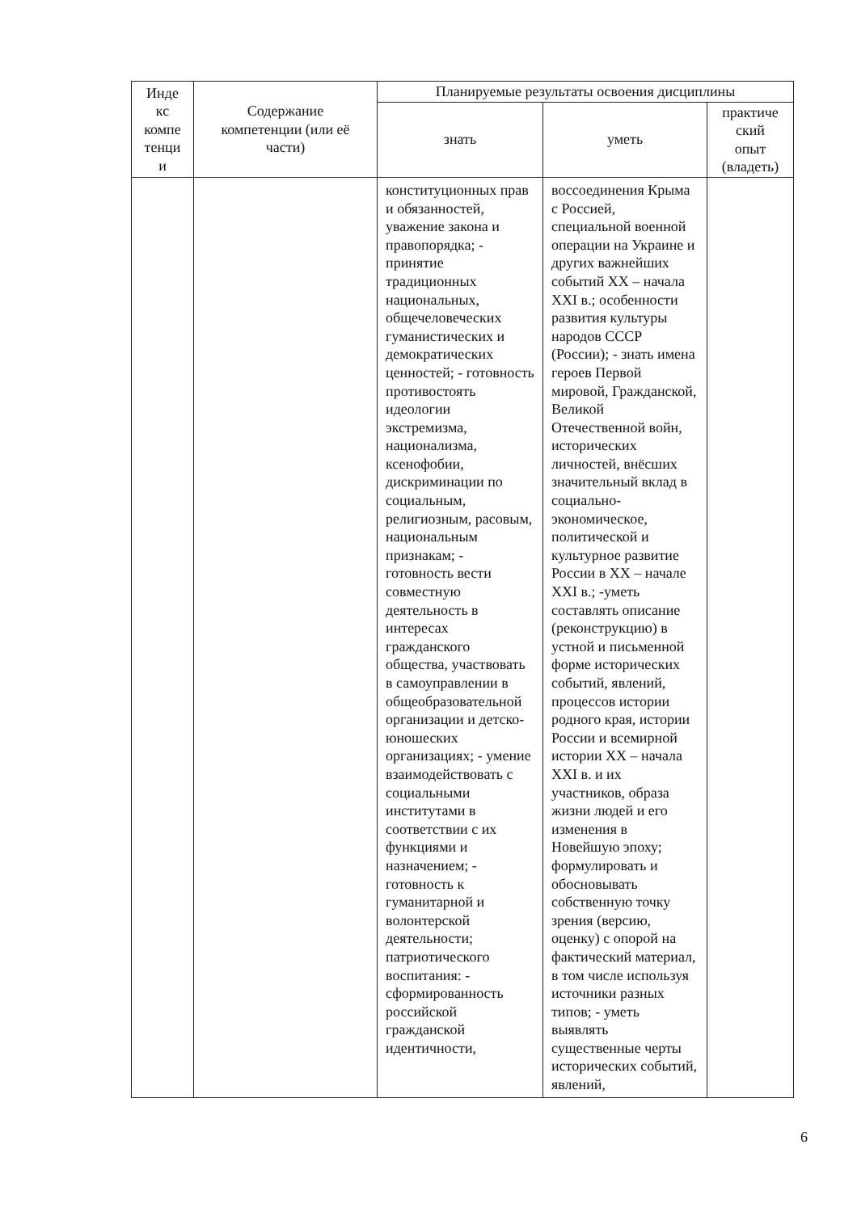| Инде кс компе тенци и | Содержание компетенции (или её части) | Планируемые результаты освоения дисциплины | | |
| --- | --- | --- | --- | --- |
| | | знать | уметь | практиче ский опыт (владеть) |
| | | конституционных прав и обязанностей, уважение закона и правопорядка; - принятие традиционных национальных, общечеловеческих гуманистических и демократических ценностей; - готовность противостоять идеологии экстремизма, национализма, ксенофобии, дискриминации по социальным, религиозным, расовым, национальным признакам; - готовность вести совместную деятельность в интересах гражданского общества, участвовать в самоуправлении в общеобразовательной организации и детско-юношеских организациях; - умение взаимодействовать с социальными институтами в соответствии с их функциями и назначением; - готовность к гуманитарной и волонтерской деятельности; патриотического воспитания: - сформированность российской гражданской идентичности, | воссоединения Крыма с Россией, специальной военной операции на Украине и других важнейших событий XX – начала XXI в.; особенности развития культуры народов СССР (России); - знать имена героев Первой мировой, Гражданской, Великой Отечественной войн, исторических личностей, внёсших значительный вклад в социально-экономическое, политической и культурное развитие России в XX – начале XXI в.; -уметь составлять описание (реконструкцию) в устной и письменной форме исторических событий, явлений, процессов истории родного края, истории России и всемирной истории XX – начала XXI в. и их участников, образа жизни людей и его изменения в Новейшую эпоху; формулировать и обосновывать собственную точку зрения (версию, оценку) с опорой на фактический материал, в том числе используя источники разных типов; - уметь выявлять существенные черты исторических событий, явлений, | |
6